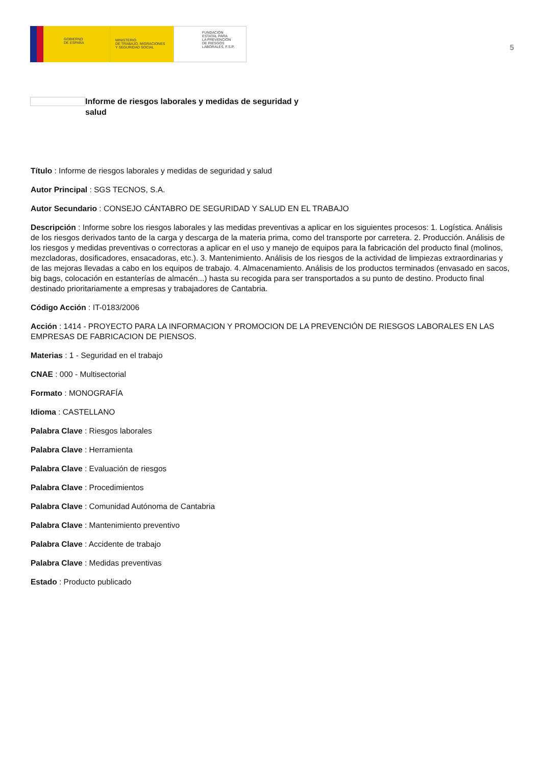GOBIERNO
DE ESPAÑA
MINISTERIO
DE TRABAJO, MIGRACIONES
Y SEGURIDAD SOCIAL
FUNDACIÓN
ESTATAL PARA
LA PREVENCIÓN
DE RIESGOS
LABORALES, F.S.P.
5
Informe de riesgos laborales y medidas de seguridad y salud
Título : Informe de riesgos laborales y medidas de seguridad y salud
Autor Principal : SGS TECNOS, S.A.
Autor Secundario : CONSEJO CÁNTABRO DE SEGURIDAD Y SALUD EN EL TRABAJO
Descripción : Informe sobre los riesgos laborales y las medidas preventivas a aplicar en los siguientes procesos: 1. Logística. Análisis de los riesgos derivados tanto de la carga y descarga de la materia prima, como del transporte por carretera. 2. Producción. Análisis de los riesgos y medidas preventivas o correctoras a aplicar en el uso y manejo de equipos para la fabricación del producto final (molinos, mezcladoras, dosificadores, ensacadoras, etc.). 3. Mantenimiento. Análisis de los riesgos de la actividad de limpiezas extraordinarias y de las mejoras llevadas a cabo en los equipos de trabajo. 4. Almacenamiento. Análisis de los productos terminados (envasado en sacos, big bags, colocación en estanterías de almacén...) hasta su recogida para ser transportados a su punto de destino. Producto final destinado prioritariamente a empresas y trabajadores de Cantabria.
Código Acción : IT-0183/2006
Acción : 1414 - PROYECTO PARA LA INFORMACION Y PROMOCION DE LA PREVENCIÓN DE RIESGOS LABORALES EN LAS EMPRESAS DE FABRICACION DE PIENSOS.
Materias : 1 - Seguridad en el trabajo
CNAE : 000 - Multisectorial
Formato : MONOGRAFÍA
Idioma : CASTELLANO
Palabra Clave : Riesgos laborales
Palabra Clave : Herramienta
Palabra Clave : Evaluación de riesgos
Palabra Clave : Procedimientos
Palabra Clave : Comunidad Autónoma de Cantabria
Palabra Clave : Mantenimiento preventivo
Palabra Clave : Accidente de trabajo
Palabra Clave : Medidas preventivas
Estado : Producto publicado